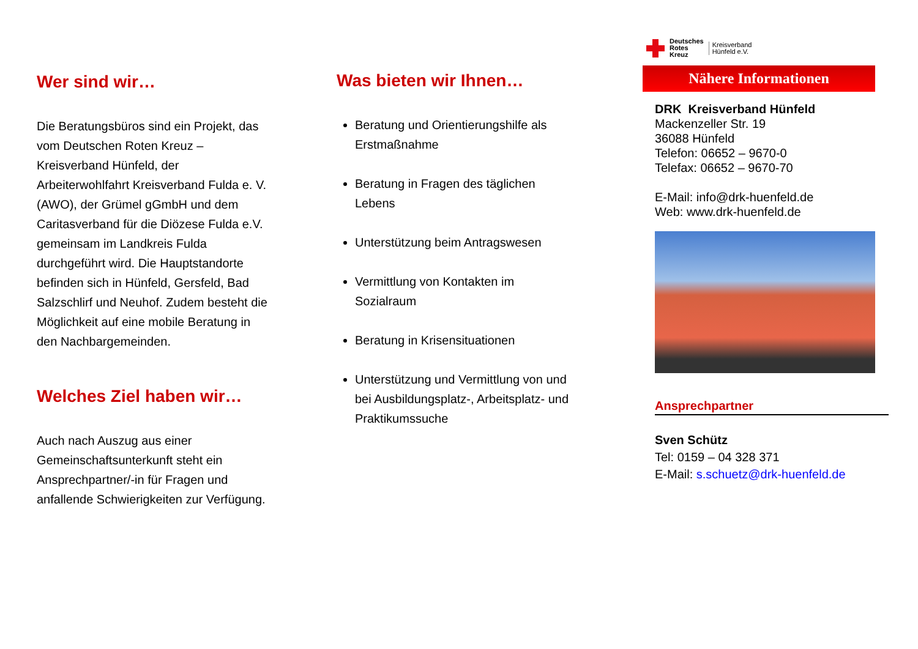Wer sind wir…
Die Beratungsbüros sind ein Projekt, das vom Deutschen Roten Kreuz – Kreisverband Hünfeld, der Arbeiterwohlfahrt Kreisverband Fulda e. V. (AWO), der Grümel gGmbH und dem Caritasverband für die Diözese Fulda e.V. gemeinsam im Landkreis Fulda durchgeführt wird. Die Hauptstandorte befinden sich in Hünfeld, Gersfeld, Bad Salzschlirf und Neuhof. Zudem besteht die Möglichkeit auf eine mobile Beratung in den Nachbargemeinden.
Welches Ziel haben wir…
Auch nach Auszug aus einer Gemeinschaftsunterkunft steht ein Ansprechpartner/-in für Fragen und anfallende Schwierigkeiten zur Verfügung.
Was bieten wir Ihnen…
Beratung und Orientierungshilfe als Erstmaßnahme
Beratung in Fragen des täglichen Lebens
Unterstützung beim Antragswesen
Vermittlung von Kontakten im Sozialraum
Beratung in Krisensituationen
Unterstützung und Vermittlung von und bei Ausbildungsplatz-, Arbeitsplatz- und Praktikumssuche
Deutsches
Rotes
Kreuz
Kreisverband
Hünfeld e.V.
Nähere Informationen
DRK Kreisverband Hünfeld
Mackenzeller Str. 19
36088 Hünfeld
Telefon: 06652 – 9670-0
Telefax: 06652 – 9670-70
E-Mail: info@drk-huenfeld.de
Web: www.drk-huenfeld.de
Ansprechpartner
Sven Schütz
Tel: 0159 – 04 328 371
E-Mail: s.schuetz@drk-huenfeld.de